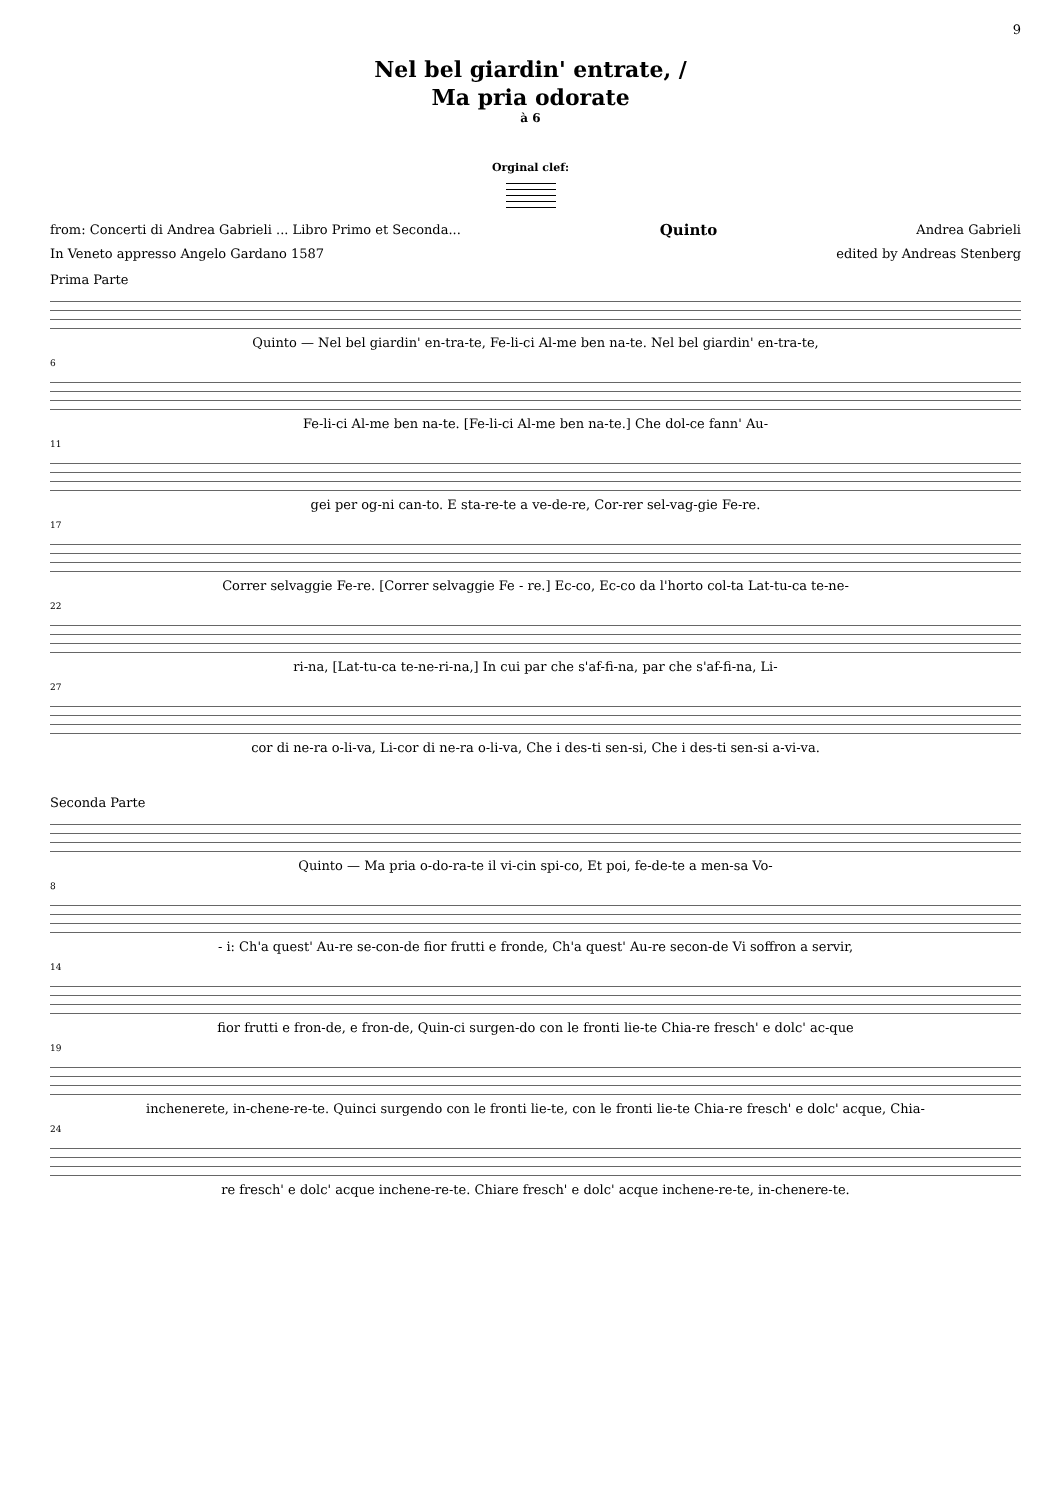9
Nel bel giardin' entrate, /
Ma pria odorate
à 6
Orginal clef:
from: Concerti di Andrea Gabrieli ... Libro Primo et Seconda... Quinto Andrea Gabrieli
In Veneto appresso Angelo Gardano 1587 edited by Andreas Stenberg
Prima Parte
Quinto — Nel bel giardin' en-tra-te, Fe-li-ci Al-me ben na-te. Nel bel giardin' en-tra-te,
6
Fe-li-ci Al-me ben na-te. [Fe-li-ci Al-me ben na-te.] Che dol-ce fann' Au-
11
gei per og-ni can-to. E sta-re-te a ve-de-re, Cor-rer sel-vag-gie Fe-re.
17
Correr selvaggie Fe-re. [Correr selvaggie Fe - re.] Ec-co, Ec-co da l'horto col-ta Lat-tu-ca te-ne-
22
ri-na, [Lat-tu-ca te-ne-ri-na,] In cui par che s'af-fi-na, par che s'af-fi-na, Li-
27
cor di ne-ra o-li-va, Li-cor di ne-ra o-li-va, Che i des-ti sen-si, Che i des-ti sen-si a-vi-va.
Seconda Parte
Quinto — Ma pria o-do-ra-te il vi-cin spi-co, Et poi, fe-de-te a men-sa Vo-
8
- i: Ch'a quest' Au-re se-con-de fior frutti e fronde, Ch'a quest' Au-re secon-de Vi soffron a servir,
14
fior frutti e fron-de, e fron-de, Quin-ci surgen-do con le fronti lie-te Chia-re fresch' e dolc' ac-que
19
inchenerete, in-chene-re-te. Quinci surgendo con le fronti lie-te, con le fronti lie-te Chia-re fresch' e dolc' acque, Chia-
24
re fresch' e dolc' acque inchene-re-te. Chiare fresch' e dolc' acque inchene-re-te, in-chenere-te.